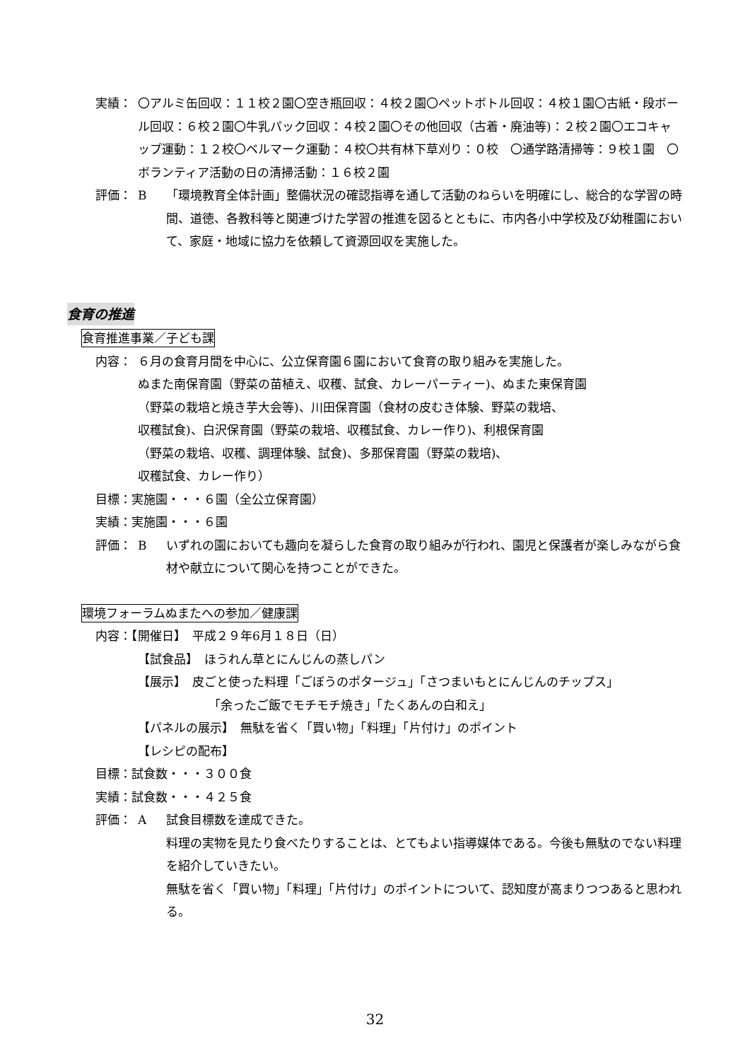実績： 〇アルミ缶回収：１１校２園〇空き瓶回収：４校２園〇ペットボトル回収：４校１園〇古紙・段ボール回収：６校２園〇牛乳パック回収：４校２園〇その他回収（古着・廃油等)：２校２園〇エコキャップ運動：１２校〇ベルマーク運動：４校〇共有林下草刈り：０校　〇通学路清掃等：９校１園　〇ボランティア活動の日の清掃活動：１６校２園
評価： B 「環境教育全体計画」整備状況の確認指導を通して活動のねらいを明確にし、総合的な学習の時間、道徳、各教科等と関連づけた学習の推進を図るとともに、市内各小中学校及び幼稚園において、家庭・地域に協力を依頼して資源回収を実施した。
食育の推進
食育推進事業／子ども課
内容： ６月の食育月間を中心に、公立保育園６園において食育の取り組みを実施した。
ぬまた南保育園（野菜の苗植え、収穫、試食、カレーパーティー)、ぬまた東保育園
（野菜の栽培と焼き芋大会等)、川田保育園（食材の皮むき体験、野菜の栽培、
収穫試食)、白沢保育園（野菜の栽培、収穫試食、カレー作り)、利根保育園
（野菜の栽培、収穫、調理体験、試食)、多那保育園（野菜の栽培)、
収穫試食、カレー作り）
目標：実施園・・・６園（全公立保育園）
実績：実施園・・・６園
評価： B いずれの園においても趣向を凝らした食育の取り組みが行われ、園児と保護者が楽しみながら食材や献立について関心を持つことができた。
環境フォーラムぬまたへの参加／健康課
内容：【開催日】　平成２９年6月１８日（日）
【試食品】　ほうれん草とにんじんの蒸しパン
【展示】　皮ごと使った料理「ごぼうのポタージュ」「さつまいもとにんじんのチップス」
「余ったご飯でモチモチ焼き」「たくあんの白和え」
【パネルの展示】　無駄を省く「買い物」「料理」「片付け」のポイント
【レシピの配布】
目標：試食数・・・３００食
実績：試食数・・・４２５食
評価： A 試食目標数を達成できた。
料理の実物を見たり食べたりすることは、とてもよい指導媒体である。今後も無駄のでない料理を紹介していきたい。
無駄を省く「買い物」「料理」「片付け」のポイントについて、認知度が高まりつつあると思われる。
32